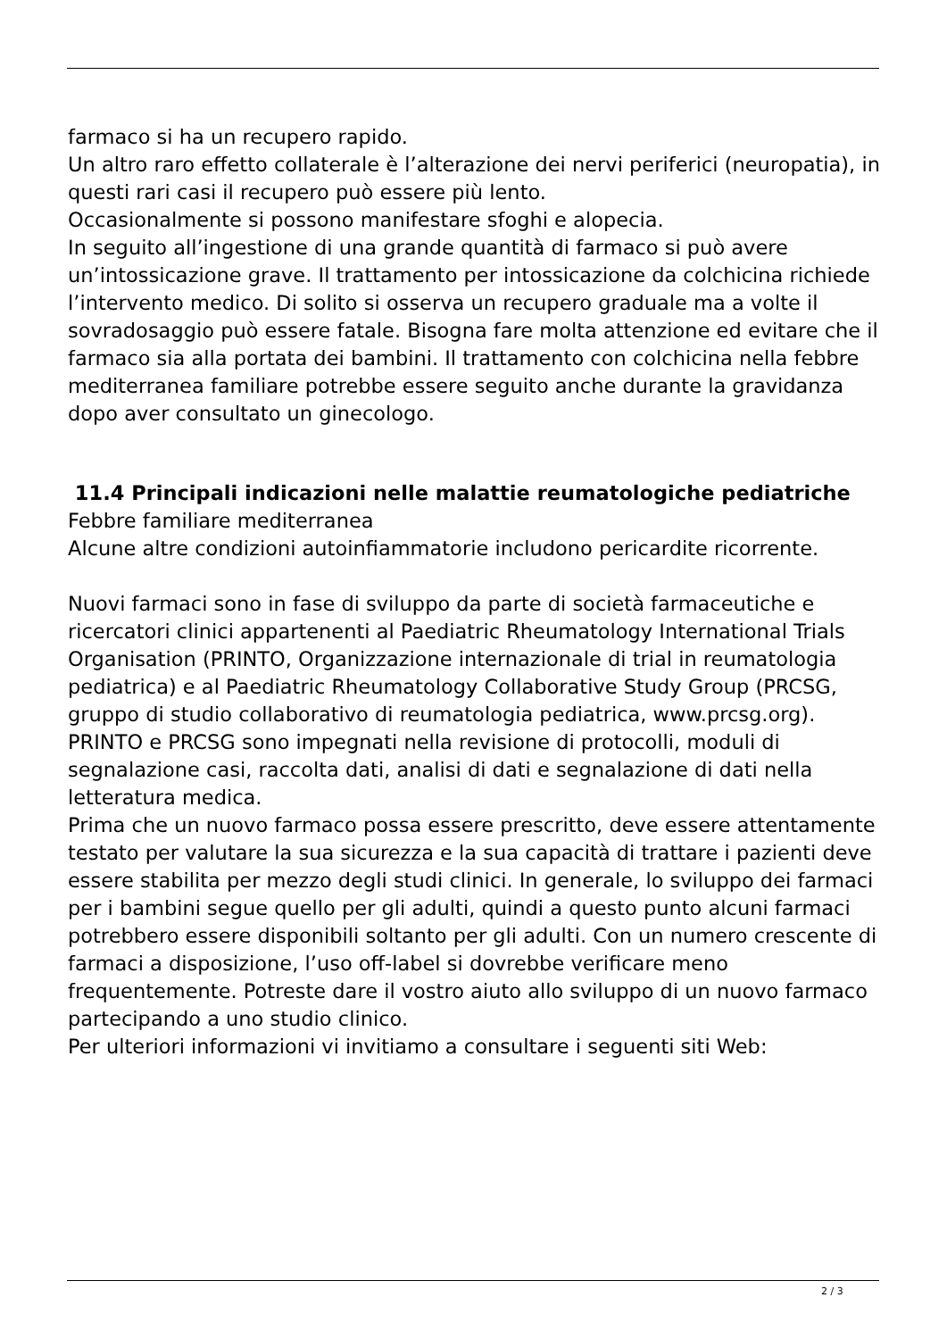farmaco si ha un recupero rapido.
Un altro raro effetto collaterale è l’alterazione dei nervi periferici (neuropatia), in questi rari casi il recupero può essere più lento.
Occasionalmente si possono manifestare sfoghi e alopecia.
In seguito all’ingestione di una grande quantità di farmaco si può avere un’intossicazione grave. Il trattamento per intossicazione da colchicina richiede l’intervento medico. Di solito si osserva un recupero graduale ma a volte il sovradosaggio può essere fatale. Bisogna fare molta attenzione ed evitare che il farmaco sia alla portata dei bambini. Il trattamento con colchicina nella febbre mediterranea familiare potrebbe essere seguito anche durante la gravidanza dopo aver consultato un ginecologo.
11.4 Principali indicazioni nelle malattie reumatologiche pediatriche
Febbre familiare mediterranea
Alcune altre condizioni autoinfiammatorie includono pericardite ricorrente.
Nuovi farmaci sono in fase di sviluppo da parte di società farmaceutiche e ricercatori clinici appartenenti al Paediatric Rheumatology International Trials Organisation (PRINTO, Organizzazione internazionale di trial in reumatologia pediatrica) e al Paediatric Rheumatology Collaborative Study Group (PRCSG, gruppo di studio collaborativo di reumatologia pediatrica, www.prcsg.org). PRINTO e PRCSG sono impegnati nella revisione di protocolli, moduli di segnalazione casi, raccolta dati, analisi di dati e segnalazione di dati nella letteratura medica.
Prima che un nuovo farmaco possa essere prescritto, deve essere attentamente testato per valutare la sua sicurezza e la sua capacità di trattare i pazienti deve essere stabilita per mezzo degli studi clinici. In generale, lo sviluppo dei farmaci per i bambini segue quello per gli adulti, quindi a questo punto alcuni farmaci potrebbero essere disponibili soltanto per gli adulti. Con un numero crescente di farmaci a disposizione, l’uso off-label si dovrebbe verificare meno frequentemente. Potreste dare il vostro aiuto allo sviluppo di un nuovo farmaco partecipando a uno studio clinico.
Per ulteriori informazioni vi invitiamo a consultare i seguenti siti Web:
2 / 3